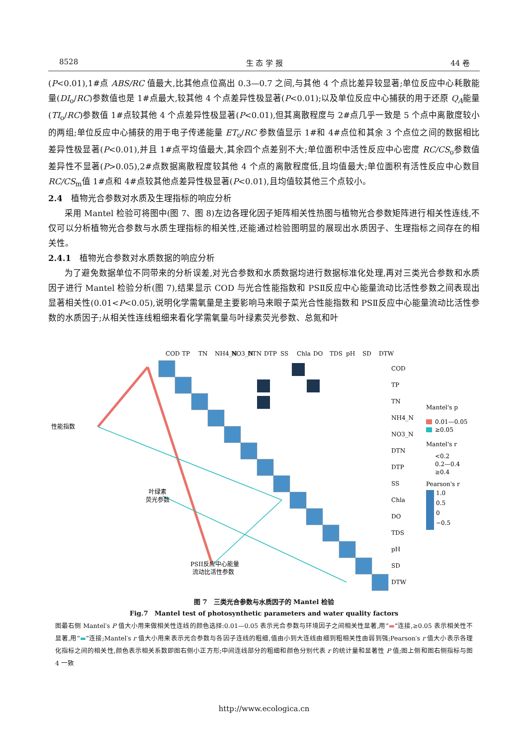8528 生 态 学 报 44 卷
(P<0.01),1#点 ABS/RC 值最大,比其他点位高出 0.3—0.7 之间,与其他 4 个点比差异较显著;单位反应中心耗散能量(DI<sub>o</sub>/RC)参数值也是 1#点最大,较其他 4 个点差异性极显著(P<0.01);以及单位反应中心捕获的用于还原 Q<sub>A</sub>能量(TI<sub>o</sub>/RC)参数值 1#点较其他 4 个点差异性极显著(P<0.01),但其离散程度与 2#点几乎一致是 5 个点中离散度较小的两组;单位反应中心捕获的用于电子传递能量 ET<sub>o</sub>/RC 参数值显示 1#和 4#点位和其余 3 个点位之间的数据相比差异性极显著(P<0.01),并且 1#点平均值最大,其余四个点差别不大;单位面积中活性反应中心密度 RC/CS<sub>o</sub>参数值差异性不显著(P>0.05),2#点数据离散程度较其他 4 个点的离散程度低,且均值最大;单位面积有活性反应中心数目 RC/CS<sub>m</sub>值 1#点和 4#点较其他点差异性极显著(P<0.01),且均值较其他三个点较小。
2.4　植物光合参数对水质及生理指标的响应分析
采用 Mantel 检验可将图中(图 7、图 8)左边各理化因子矩阵相关性热图与植物光合参数矩阵进行相关性连线,不仅可以分析植物光合参数与水质生理指标的相关性,还能通过检验图明显的展现出水质因子、生理指标之间存在的相关性。
2.4.1　植物光合参数对水质数据的响应分析
为了避免数据单位不同带来的分析误差,对光合参数和水质数据均进行数据标准化处理,再对三类光合参数和水质因子进行 Mantel 检验分析(图 7),结果显示 COD 与光合性能指数和 PSⅡ反应中心能量流动比活性参数之间表现出显著相关性(0.01<P<0.05),说明化学需氧量是主要影响马来眼子菜光合性能指数和 PSⅡ反应中心能量流动比活性参数的水质因子;从相关性连线粗细来看化学需氧量与叶绿素荧光参数、总氮和叶
性能指数
叶绿素
荧光参数
PSII反应中心能量
流动比活性参数
COD
TP
TN
NH4_N
NO3_N
DTN
DTP
SS
Chla
DO
TDS
pH
SD
DTW
COD
TP
TN
NH4_N
NO3_N
DTN
DTP
SS
Chla
DO
TDS
pH
SD
DTW
Mantel's p
0.01—0.05
≥0.05
Mantel's r
<0.2
0.2—0.4
≥0.4
Pearson's r
1.0
0.5
0
−0.5
图 7　三类光合参数与水质因子的 Mantel 检验
Fig.7　Mantel test of photosynthetic parameters and water quality factors
图最右侧 Mantel′s P 值大小用来做相关性连线的颜色选择:0.01—0.05 表示光合参数与环境因子之间相关性显著,用“▬”连接,≥0.05 表示相关性不显著,用“▬”连接;Mantel′s r 值大小用来表示光合参数与各因子连线的粗细,值由小到大连线由细到粗相关性由弱到强;Pearson′s r 值大小表示各理化指标之间的相关性,颜色表示相关系数即图右侧小正方形;中间连线部分的粗细和颜色分别代表 r 的统计量和显著性 P 值;图上侧和图右侧指标与图 4 一致
http://www.ecologica.cn